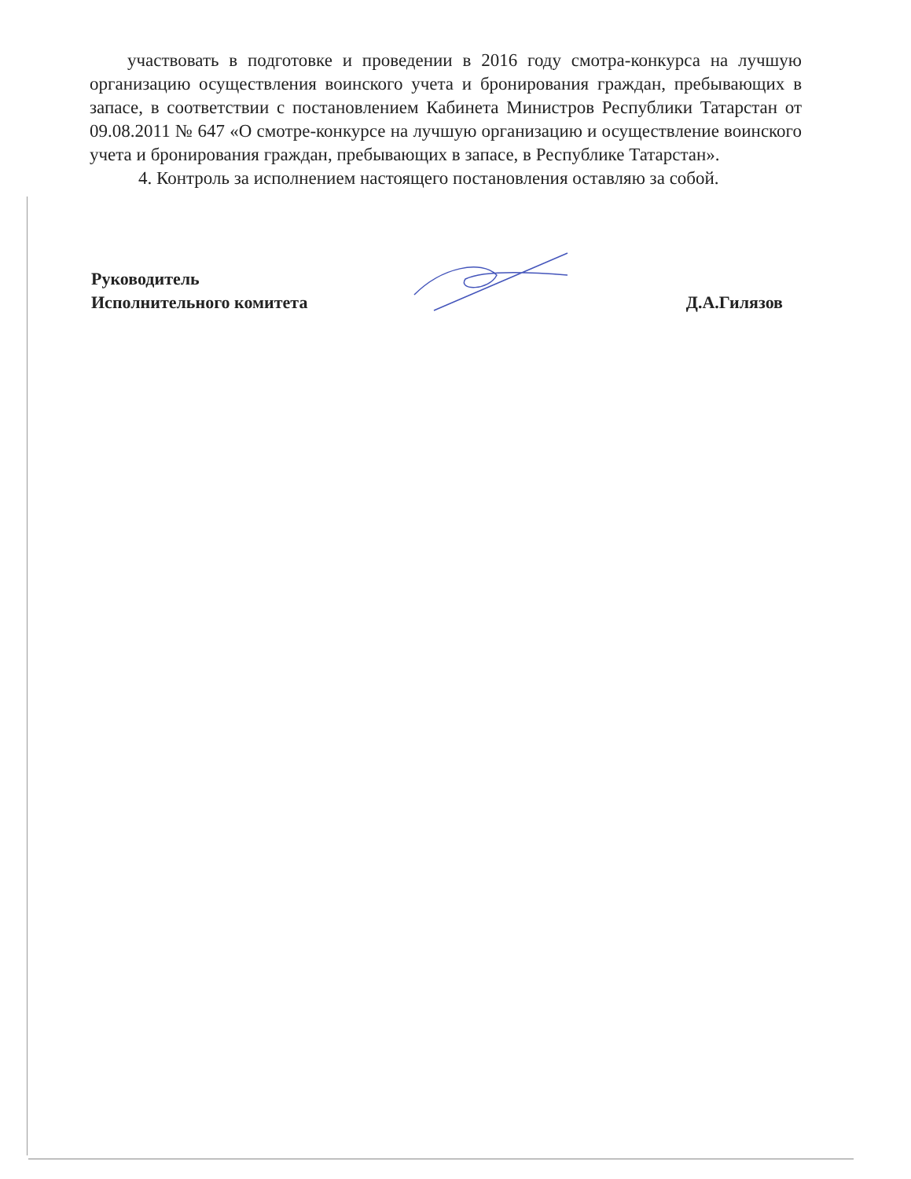участвовать в подготовке и проведении в 2016 году смотра-конкурса на лучшую организацию осуществления воинского учета и бронирования граждан, пребывающих в запасе, в соответствии с постановлением Кабинета Министров Республики Татарстан от 09.08.2011 № 647 «О смотре-конкурсе на лучшую организацию и осуществление воинского учета и бронирования граждан, пребывающих в запасе, в Республике Татарстан».
4. Контроль за исполнением настоящего постановления оставляю за собой.
Руководитель
Исполнительного комитета
Д.А.Гилязов